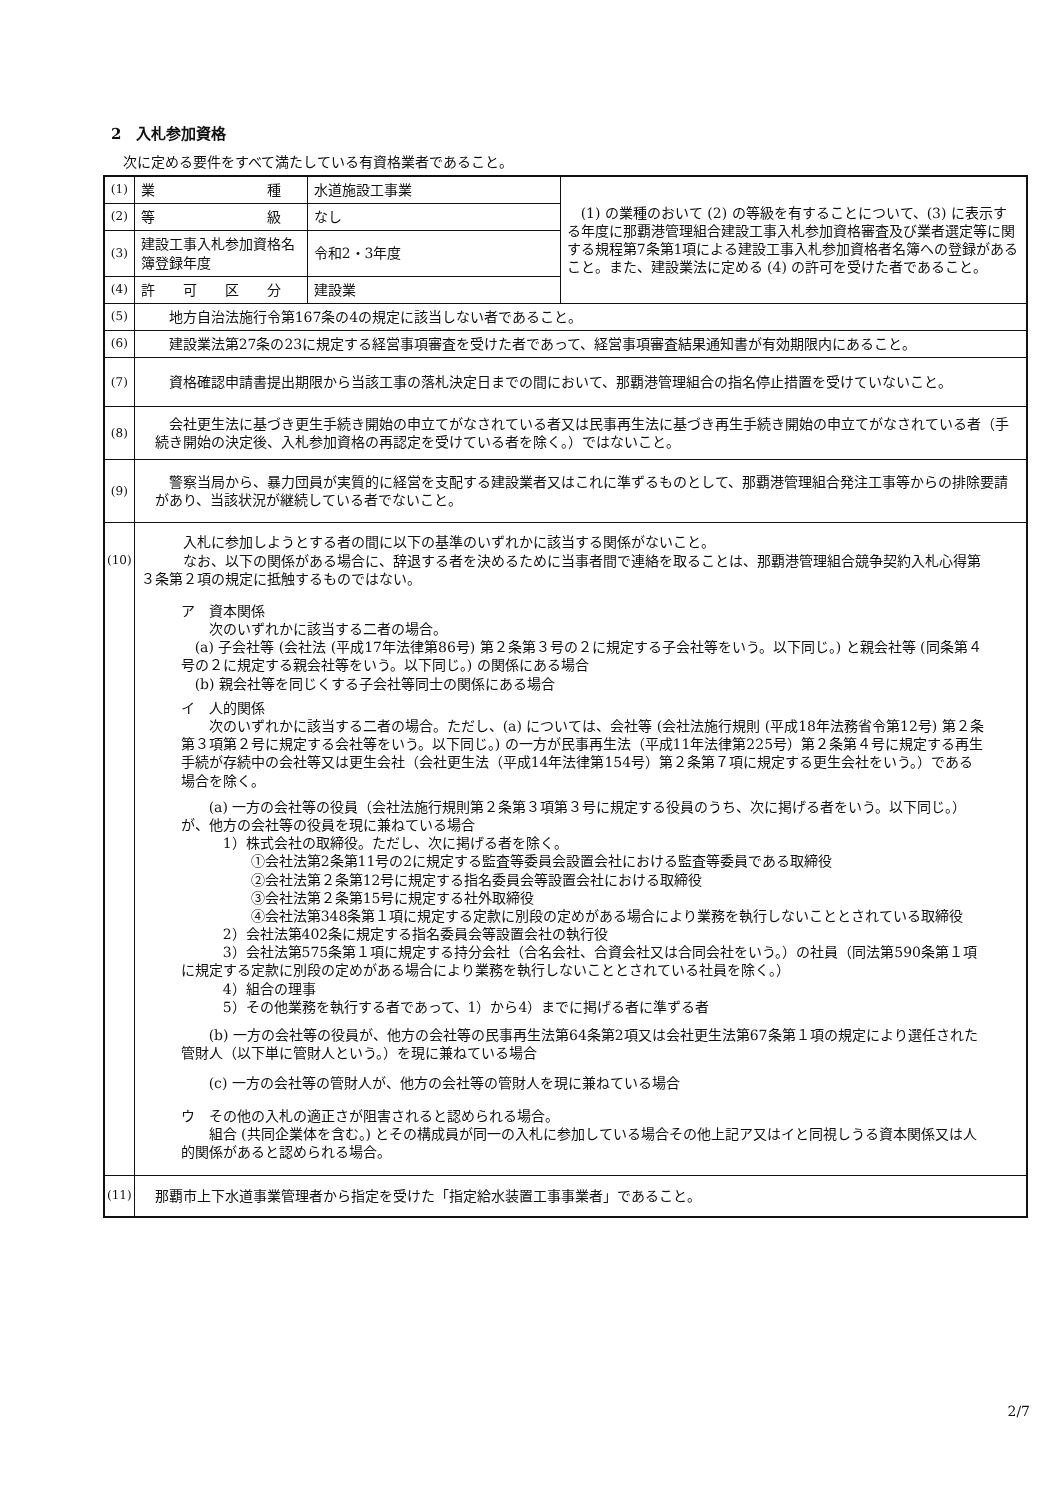2　入札参加資格
次に定める要件をすべて満たしている有資格業者であること。
| (1) | 業 種 | 水道施設工事業 | (1) の業種のおいて (2) の等級を有することについて、(3) に表示する年度に那覇港管理組合建設工事入札参加資格審査及び業者選定等に関する規程第7条第1項による建設工事入札参加資格者名簿への登録があること。また、建設業法に定める (4) の許可を受けた者であること。 |
| (2) | 等 級 | なし | |
| (3) | 建設工事入札参加資格名簿登録年度 | 令和2・3年度 | |
| (4) | 許 可 区 分 | 建設業 | |
| (5) | 地方自治法施行令第167条の4の規定に該当しない者であること。 | | |
| (6) | 建設業法第27条の23に規定する経営事項審査を受けた者であって、経営事項審査結果通知書が有効期限内にあること。 | | |
| (7) | 資格確認申請書提出期限から当該工事の落札決定日までの間において、那覇港管理組合の指名停止措置を受けていないこと。 | | |
| (8) | 会社更生法に基づき更生手続き開始の申立てがなされている者又は民事再生法に基づき再生手続き開始の申立てがなされている者（手続き開始の決定後、入札参加資格の再認定を受けている者を除く。）ではないこと。 | | |
| (9) | 警察当局から、暴力団員が実質的に経営を支配する建設業者又はこれに準ずるものとして、那覇港管理組合発注工事等からの排除要請があり、当該状況が継続している者でないこと。 | | |
| (10) | 入札に参加しようとする者の間に以下の基準のいずれかに該当する関係がないこと。 なお、以下の関係がある場合に、辞退する者を決めるために当事者間で連絡を取ることは、那覇港管理組合競争契約入札心得第３条第２項の規定に抵触するものではない。 ア 資本関係 次のいずれかに該当する二者の場合。 (a) 子会社等 (会社法 (平成17年法律第86号) 第２条第３号の２に規定する子会社等をいう。以下同じ。) と親会社等 (同条第４号の２に規定する親会社等をいう。以下同じ。) の関係にある場合 (b) 親会社等を同じくする子会社等同士の関係にある場合 イ 人的関係 次のいずれかに該当する二者の場合。ただし、(a) については、会社等 (会社法施行規則 (平成18年法務省令第12号) 第２条第３項第２号に規定する会社等をいう。以下同じ。) の一方が民事再生法（平成11年法律第225号）第２条第４号に規定する再生手続が存続中の会社等又は更生会社（会社更生法（平成14年法律第154号）第２条第７項に規定する更生会社をいう。）である場合を除く。 (a) 一方の会社等の役員（会社法施行規則第２条第３項第３号に規定する役員のうち、次に掲げる者をいう。以下同じ。）が、他方の会社等の役員を現に兼ねている場合 1）株式会社の取締役。ただし、次に掲げる者を除く。 ①会社法第2条第11号の2に規定する監査等委員会設置会社における監査等委員である取締役 ②会社法第２条第12号に規定する指名委員会等設置会社における取締役 ③会社法第２条第15号に規定する社外取締役 ④会社法第348条第１項に規定する定款に別段の定めがある場合により業務を執行しないこととされている取締役 2）会社法第402条に規定する指名委員会等設置会社の執行役 3）会社法第575条第１項に規定する持分会社（合名会社、合資会社又は合同会社をいう。）の社員（同法第590条第１項に規定する定款に別段の定めがある場合により業務を執行しないこととされている社員を除く。） 4）組合の理事 5）その他業務を執行する者であって、1）から4）までに掲げる者に準ずる者 (b) 一方の会社等の役員が、他方の会社等の民事再生法第64条第2項又は会社更生法第67条第１項の規定により選任された管財人（以下単に管財人という。）を現に兼ねている場合 (c) 一方の会社等の管財人が、他方の会社等の管財人を現に兼ねている場合 ウ その他の入札の適正さが阻害されると認められる場合。 組合 (共同企業体を含む。) とその構成員が同一の入札に参加している場合その他上記ア又はイと同視しうる資本関係又は人的関係があると認められる場合。 | | |
| (11) | 那覇市上下水道事業管理者から指定を受けた「指定給水装置工事事業者」であること。 | | |
2/7